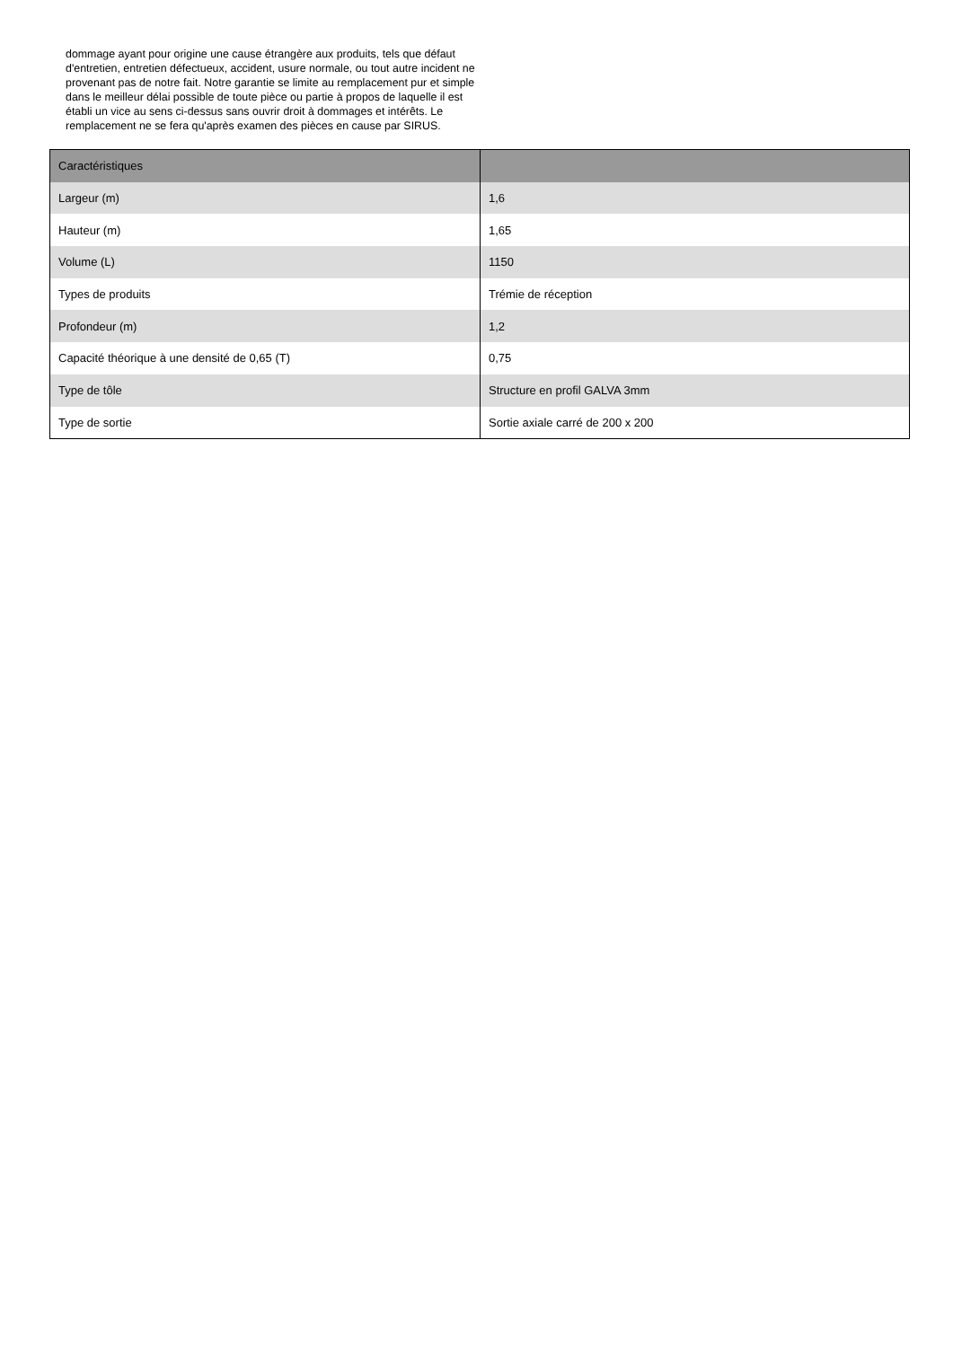dommage ayant pour origine une cause étrangère aux produits, tels que défaut d'entretien, entretien défectueux, accident, usure normale, ou tout autre incident ne provenant pas de notre fait. Notre garantie se limite au remplacement pur et simple dans le meilleur délai possible de toute pièce ou partie à propos de laquelle il est établi un vice au sens ci-dessus sans ouvrir droit à dommages et intérêts. Le remplacement ne se fera qu'après examen des pièces en cause par SIRUS.
| Caractéristiques | |
| --- | --- |
| Largeur (m) | 1,6 |
| Hauteur (m) | 1,65 |
| Volume (L) | 1150 |
| Types de produits | Trémie de réception |
| Profondeur (m) | 1,2 |
| Capacité théorique à une densité de 0,65 (T) | 0,75 |
| Type de tôle | Structure en profil GALVA 3mm |
| Type de sortie | Sortie axiale carré de 200 x 200 |